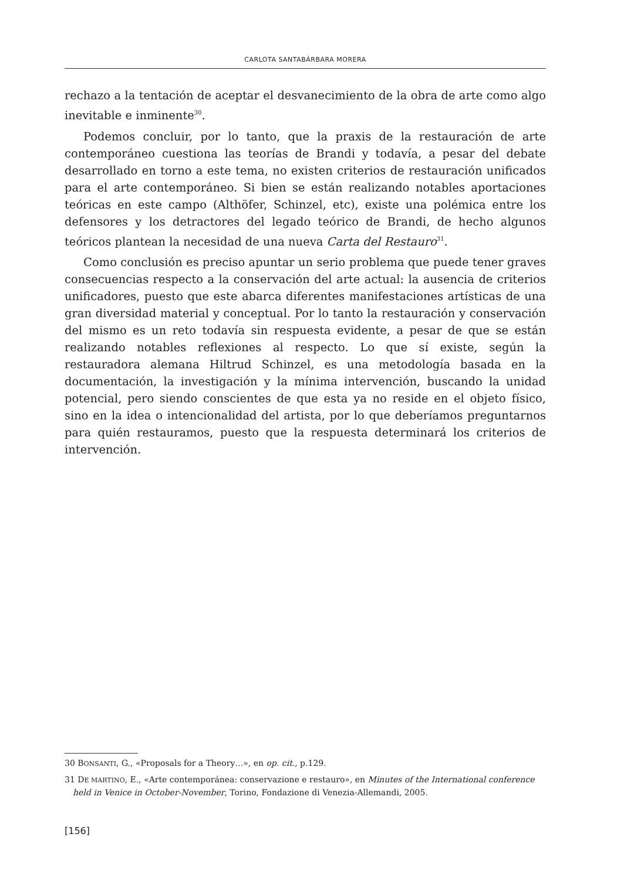CARLOTA SANTABÁRBARA MORERA
rechazo a la tentación de aceptar el desvanecimiento de la obra de arte como algo inevitable e inminente<sup>30</sup>.
Podemos concluir, por lo tanto, que la praxis de la restauración de arte contemporáneo cuestiona las teorías de Brandi y todavía, a pesar del debate desarrollado en torno a este tema, no existen criterios de restauración unificados para el arte contemporáneo. Si bien se están realizando notables aportaciones teóricas en este campo (Althöfer, Schinzel, etc), existe una polémica entre los defensores y los detractores del legado teórico de Brandi, de hecho algunos teóricos plantean la necesidad de una nueva Carta del Restauro<sup>31</sup>.
Como conclusión es preciso apuntar un serio problema que puede tener graves consecuencias respecto a la conservación del arte actual: la ausencia de criterios unificadores, puesto que este abarca diferentes manifestaciones artísticas de una gran diversidad material y conceptual. Por lo tanto la restauración y conservación del mismo es un reto todavía sin respuesta evidente, a pesar de que se están realizando notables reflexiones al respecto. Lo que sí existe, según la restauradora alemana Hiltrud Schinzel, es una metodología basada en la documentación, la investigación y la mínima intervención, buscando la unidad potencial, pero siendo conscientes de que esta ya no reside en el objeto físico, sino en la idea o intencionalidad del artista, por lo que deberíamos preguntarnos para quién restauramos, puesto que la respuesta determinará los criterios de intervención.
30 BONSANTI, G., «Proposals for a Theory…», en op. cit., p.129.
31 DE MARTINO, E., «Arte contemporánea: conservazione e restauro», en Minutes of the International conference held in Venice in October-November, Torino, Fondazione di Venezia-Allemandi, 2005.
[156]